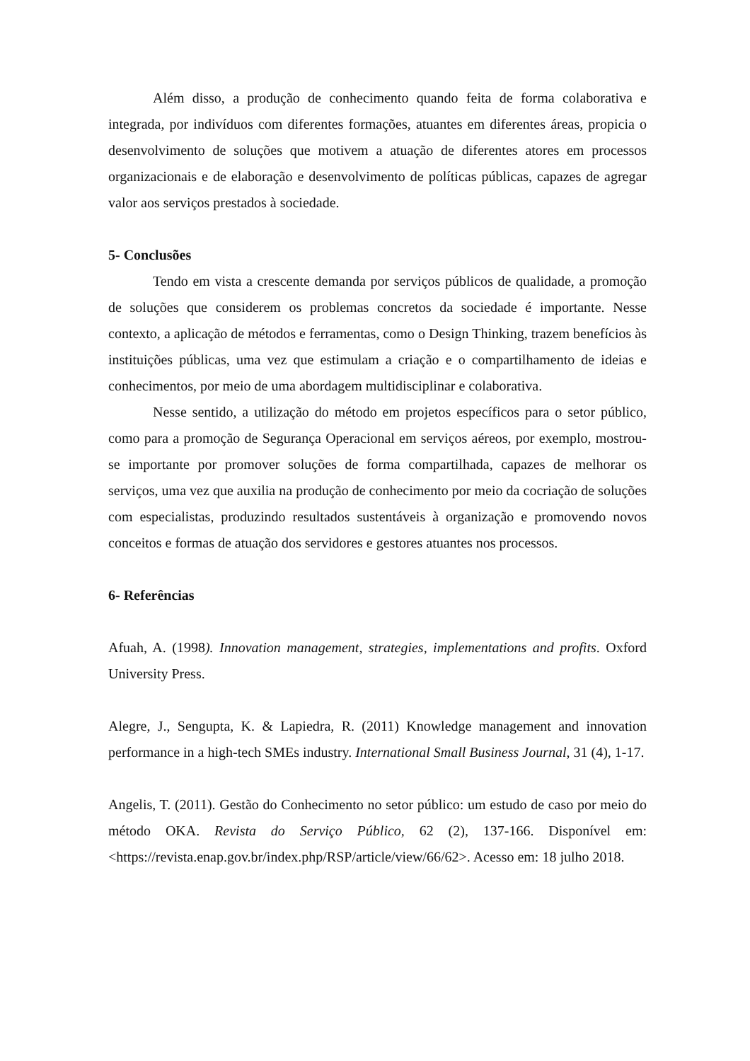Além disso, a produção de conhecimento quando feita de forma colaborativa e integrada, por indivíduos com diferentes formações, atuantes em diferentes áreas, propicia o desenvolvimento de soluções que motivem a atuação de diferentes atores em processos organizacionais e de elaboração e desenvolvimento de políticas públicas, capazes de agregar valor aos serviços prestados à sociedade.
5- Conclusões
Tendo em vista a crescente demanda por serviços públicos de qualidade, a promoção de soluções que considerem os problemas concretos da sociedade é importante. Nesse contexto, a aplicação de métodos e ferramentas, como o Design Thinking, trazem benefícios às instituições públicas, uma vez que estimulam a criação e o compartilhamento de ideias e conhecimentos, por meio de uma abordagem multidisciplinar e colaborativa.
Nesse sentido, a utilização do método em projetos específicos para o setor público, como para a promoção de Segurança Operacional em serviços aéreos, por exemplo, mostrou-se importante por promover soluções de forma compartilhada, capazes de melhorar os serviços, uma vez que auxilia na produção de conhecimento por meio da cocriação de soluções com especialistas, produzindo resultados sustentáveis à organização e promovendo novos conceitos e formas de atuação dos servidores e gestores atuantes nos processos.
6- Referências
Afuah, A. (1998). Innovation management, strategies, implementations and profits. Oxford University Press.
Alegre, J., Sengupta, K. & Lapiedra, R. (2011) Knowledge management and innovation performance in a high-tech SMEs industry. International Small Business Journal, 31 (4), 1-17.
Angelis, T. (2011). Gestão do Conhecimento no setor público: um estudo de caso por meio do método OKA. Revista do Serviço Público, 62 (2), 137-166. Disponível em: <https://revista.enap.gov.br/index.php/RSP/article/view/66/62>. Acesso em: 18 julho 2018.